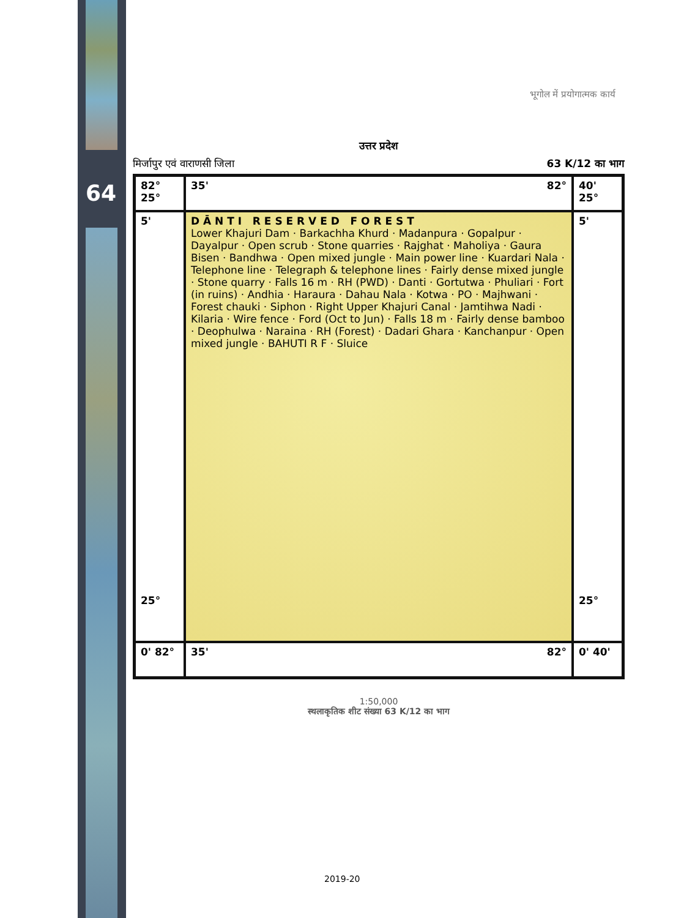64
भूगोल में प्रयोगात्मक कार्य
उत्तर प्रदेश
मिर्जापुर एवं वाराणसी जिला 63 K/12 का भाग
82° 25°
35' 82°
40' 25°
5'
25°
D Ā N T I R E S E R V E D F O R E S T
Lower Khajuri Dam · Barkachha Khurd · Madanpura · Gopalpur · Dayalpur · Open scrub · Stone quarries · Rajghat · Maholiya · Gaura Bisen · Bandhwa · Open mixed jungle · Main power line · Kuardari Nala · Telephone line · Telegraph & telephone lines · Fairly dense mixed jungle · Stone quarry · Falls 16 m · RH (PWD) · Danti · Gortutwa · Phuliari · Fort (in ruins) · Andhia · Haraura · Dahau Nala · Kotwa · PO · Majhwani · Forest chauki · Siphon · Right Upper Khajuri Canal · Jamtihwa Nadi · Kilaria · Wire fence · Ford (Oct to Jun) · Falls 18 m · Fairly dense bamboo · Deophulwa · Naraina · RH (Forest) · Dadari Ghara · Kanchanpur · Open mixed jungle · BAHUTI R F · Sluice
5'
25°
0' 82°
35' 82°
0' 40'
1:50,000
स्थलाकृतिक शीट संख्या 63 K/12 का भाग
2019-20